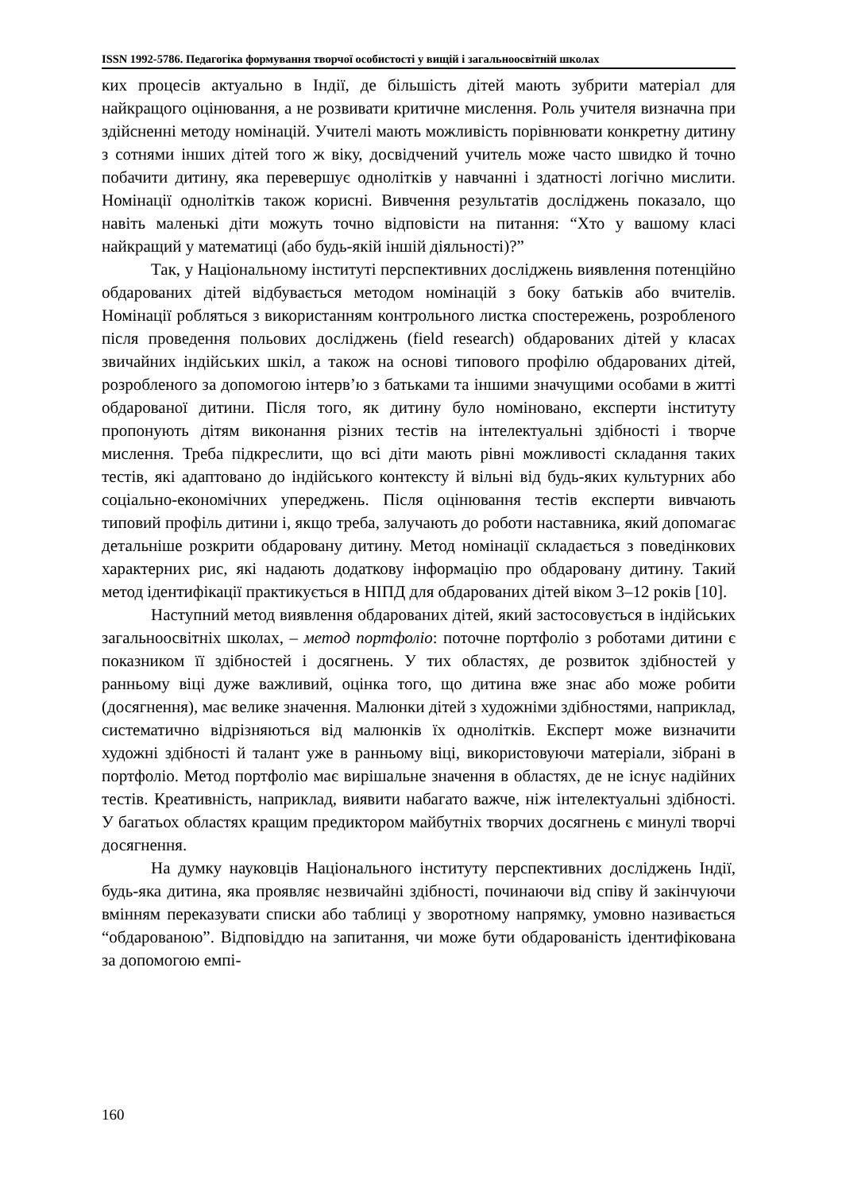ISSN 1992-5786. Педагогіка формування творчої особистості у вищій і загальноосвітній школах
ких процесів актуально в Індії, де більшість дітей мають зубрити матеріал для найкращого оцінювання, а не розвивати критичне мислення. Роль учителя визначна при здійсненні методу номінацій. Учителі мають можливість порівнювати конкретну дитину з сотнями інших дітей того ж віку, досвідчений учитель може часто швидко й точно побачити дитину, яка перевершує однолітків у навчанні і здатності логічно мислити. Номінації однолітків також корисні. Вивчення результатів досліджень показало, що навіть маленькі діти можуть точно відповісти на питання: “Хто у вашому класі найкращий у математиці (або будь-якій іншій діяльності)?”
Так, у Національному інституті перспективних досліджень виявлення потенційно обдарованих дітей відбувається методом номінацій з боку батьків або вчителів. Номінації робляться з використанням контрольного листка спостережень, розробленого після проведення польових досліджень (field research) обдарованих дітей у класах звичайних індійських шкіл, а також на основі типового профілю обдарованих дітей, розробленого за допомогою інтерв’ю з батьками та іншими значущими особами в житті обдарованої дитини. Після того, як дитину було номіновано, експерти інституту пропонують дітям виконання різних тестів на інтелектуальні здібності і творче мислення. Треба підкреслити, що всі діти мають рівні можливості складання таких тестів, які адаптовано до індійського контексту й вільні від будь-яких культурних або соціально-економічних упереджень. Після оцінювання тестів експерти вивчають типовий профіль дитини і, якщо треба, залучають до роботи наставника, який допомагає детальніше розкрити обдаровану дитину. Метод номінації складається з поведінкових характерних рис, які надають додаткову інформацію про обдаровану дитину. Такий метод ідентифікації практикується в НІПД для обдарованих дітей віком 3–12 років [10].
Наступний метод виявлення обдарованих дітей, який застосовується в індійських загальноосвітніх школах, – метод портфоліо: поточне портфоліо з роботами дитини є показником її здібностей і досягнень. У тих областях, де розвиток здібностей у ранньому віці дуже важливий, оцінка того, що дитина вже знає або може робити (досягнення), має велике значення. Малюнки дітей з художніми здібностями, наприклад, систематично відрізняються від малюнків їх однолітків. Експерт може визначити художні здібності й талант уже в ранньому віці, використовуючи матеріали, зібрані в портфоліо. Метод портфоліо має вирішальне значення в областях, де не існує надійних тестів. Креативність, наприклад, виявити набагато важче, ніж інтелектуальні здібності. У багатьох областях кращим предиктором майбутніх творчих досягнень є минулі творчі досягнення.
На думку науковців Національного інституту перспективних досліджень Індії, будь-яка дитина, яка проявляє незвичайні здібності, починаючи від співу й закінчуючи вмінням переказувати списки або таблиці у зворотному напрямку, умовно називається “обдарованою”. Відповіддю на запитання, чи може бути обдарованість ідентифікована за допомогою емпі-
160